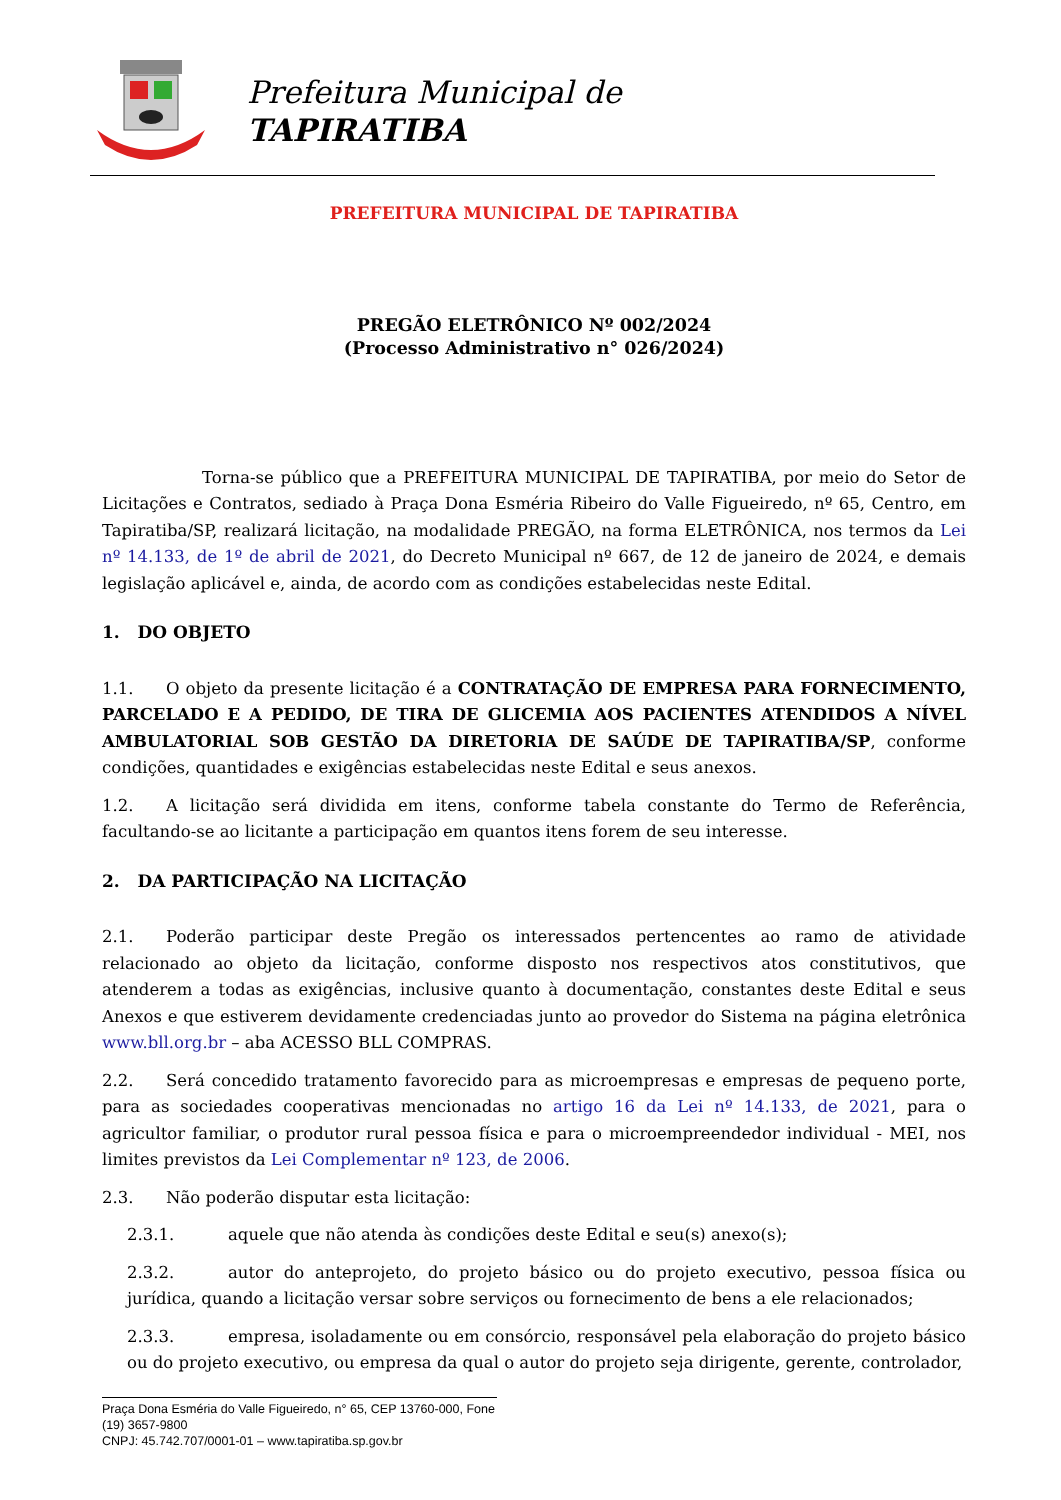Prefeitura Municipal de
TAPIRATIBA
PREFEITURA MUNICIPAL DE TAPIRATIBA
PREGÃO ELETRÔNICO Nº 002/2024
(Processo Administrativo n° 026/2024)
Torna-se público que a PREFEITURA MUNICIPAL DE TAPIRATIBA, por meio do Setor de Licitações e Contratos, sediado à Praça Dona Esméria Ribeiro do Valle Figueiredo, nº 65, Centro, em Tapiratiba/SP, realizará licitação, na modalidade PREGÃO, na forma ELETRÔNICA, nos termos da Lei nº 14.133, de 1º de abril de 2021, do Decreto Municipal nº 667, de 12 de janeiro de 2024, e demais legislação aplicável e, ainda, de acordo com as condições estabelecidas neste Edital.
1. DO OBJETO
1.1. O objeto da presente licitação é a CONTRATAÇÃO DE EMPRESA PARA FORNECIMENTO, PARCELADO E A PEDIDO, DE TIRA DE GLICEMIA AOS PACIENTES ATENDIDOS A NÍVEL AMBULATORIAL SOB GESTÃO DA DIRETORIA DE SAÚDE DE TAPIRATIBA/SP, conforme condições, quantidades e exigências estabelecidas neste Edital e seus anexos.
1.2. A licitação será dividida em itens, conforme tabela constante do Termo de Referência, facultando-se ao licitante a participação em quantos itens forem de seu interesse.
2. DA PARTICIPAÇÃO NA LICITAÇÃO
2.1. Poderão participar deste Pregão os interessados pertencentes ao ramo de atividade relacionado ao objeto da licitação, conforme disposto nos respectivos atos constitutivos, que atenderem a todas as exigências, inclusive quanto à documentação, constantes deste Edital e seus Anexos e que estiverem devidamente credenciadas junto ao provedor do Sistema na página eletrônica www.bll.org.br – aba ACESSO BLL COMPRAS.
2.2. Será concedido tratamento favorecido para as microempresas e empresas de pequeno porte, para as sociedades cooperativas mencionadas no artigo 16 da Lei nº 14.133, de 2021, para o agricultor familiar, o produtor rural pessoa física e para o microempreendedor individual - MEI, nos limites previstos da Lei Complementar nº 123, de 2006.
2.3. Não poderão disputar esta licitação:
2.3.1. aquele que não atenda às condições deste Edital e seu(s) anexo(s);
2.3.2. autor do anteprojeto, do projeto básico ou do projeto executivo, pessoa física ou jurídica, quando a licitação versar sobre serviços ou fornecimento de bens a ele relacionados;
2.3.3. empresa, isoladamente ou em consórcio, responsável pela elaboração do projeto básico ou do projeto executivo, ou empresa da qual o autor do projeto seja dirigente, gerente, controlador,
Praça Dona Esméria do Valle Figueiredo, n° 65, CEP 13760-000, Fone (19) 3657-9800
CNPJ: 45.742.707/0001-01 – www.tapiratiba.sp.gov.br